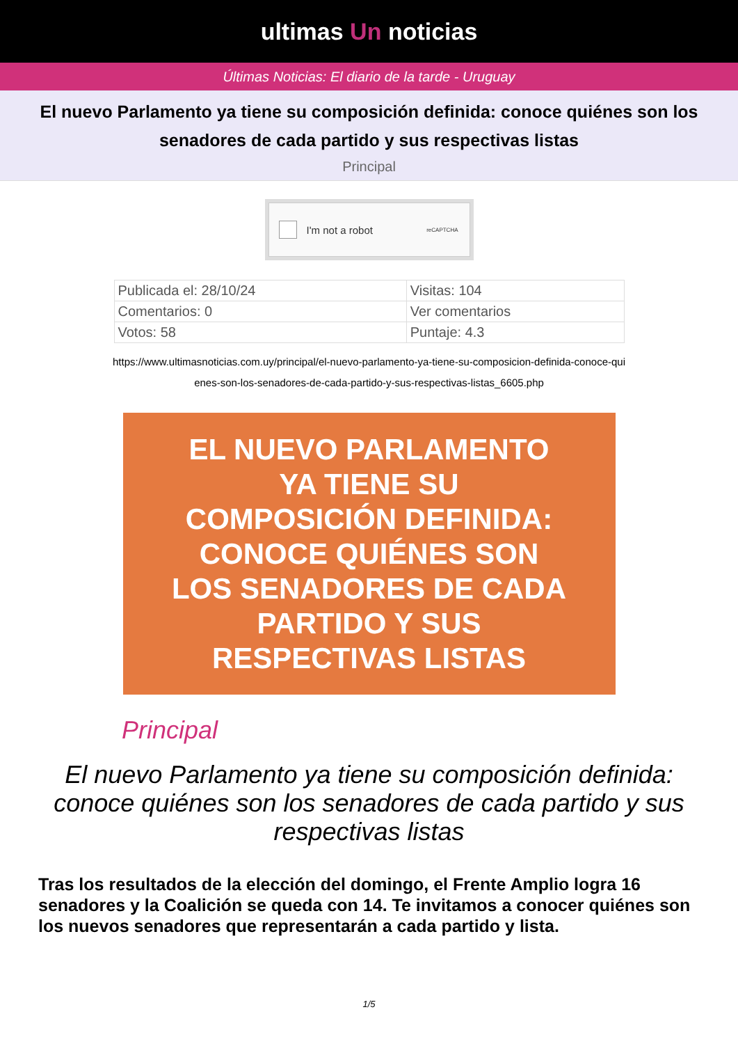ultimas Un noticias
Últimas Noticias: El diario de la tarde - Uruguay
El nuevo Parlamento ya tiene su composición definida: conoce quiénes son los senadores de cada partido y sus respectivas listas
Principal
I'm not a robot reCAPTCHA
| Publicada el: 28/10/24 | Visitas: 104 |
| Comentarios: 0 | Ver comentarios |
| Votos: 58 | Puntaje: 4.3 |
https://www.ultimasnoticias.com.uy/principal/el-nuevo-parlamento-ya-tiene-su-composicion-definida-conoce-quienes-son-los-senadores-de-cada-partido-y-sus-respectivas-listas_6605.php
EL NUEVO PARLAMENTO
YA TIENE SU
COMPOSICIÓN DEFINIDA:
CONOCE QUIÉNES SON
LOS SENADORES DE CADA
PARTIDO Y SUS
RESPECTIVAS LISTAS
Principal
El nuevo Parlamento ya tiene su composición definida: conoce quiénes son los senadores de cada partido y sus respectivas listas
Tras los resultados de la elección del domingo, el Frente Amplio logra 16 senadores y la Coalición se queda con 14. Te invitamos a conocer quiénes son los nuevos senadores que representarán a cada partido y lista.
1/5